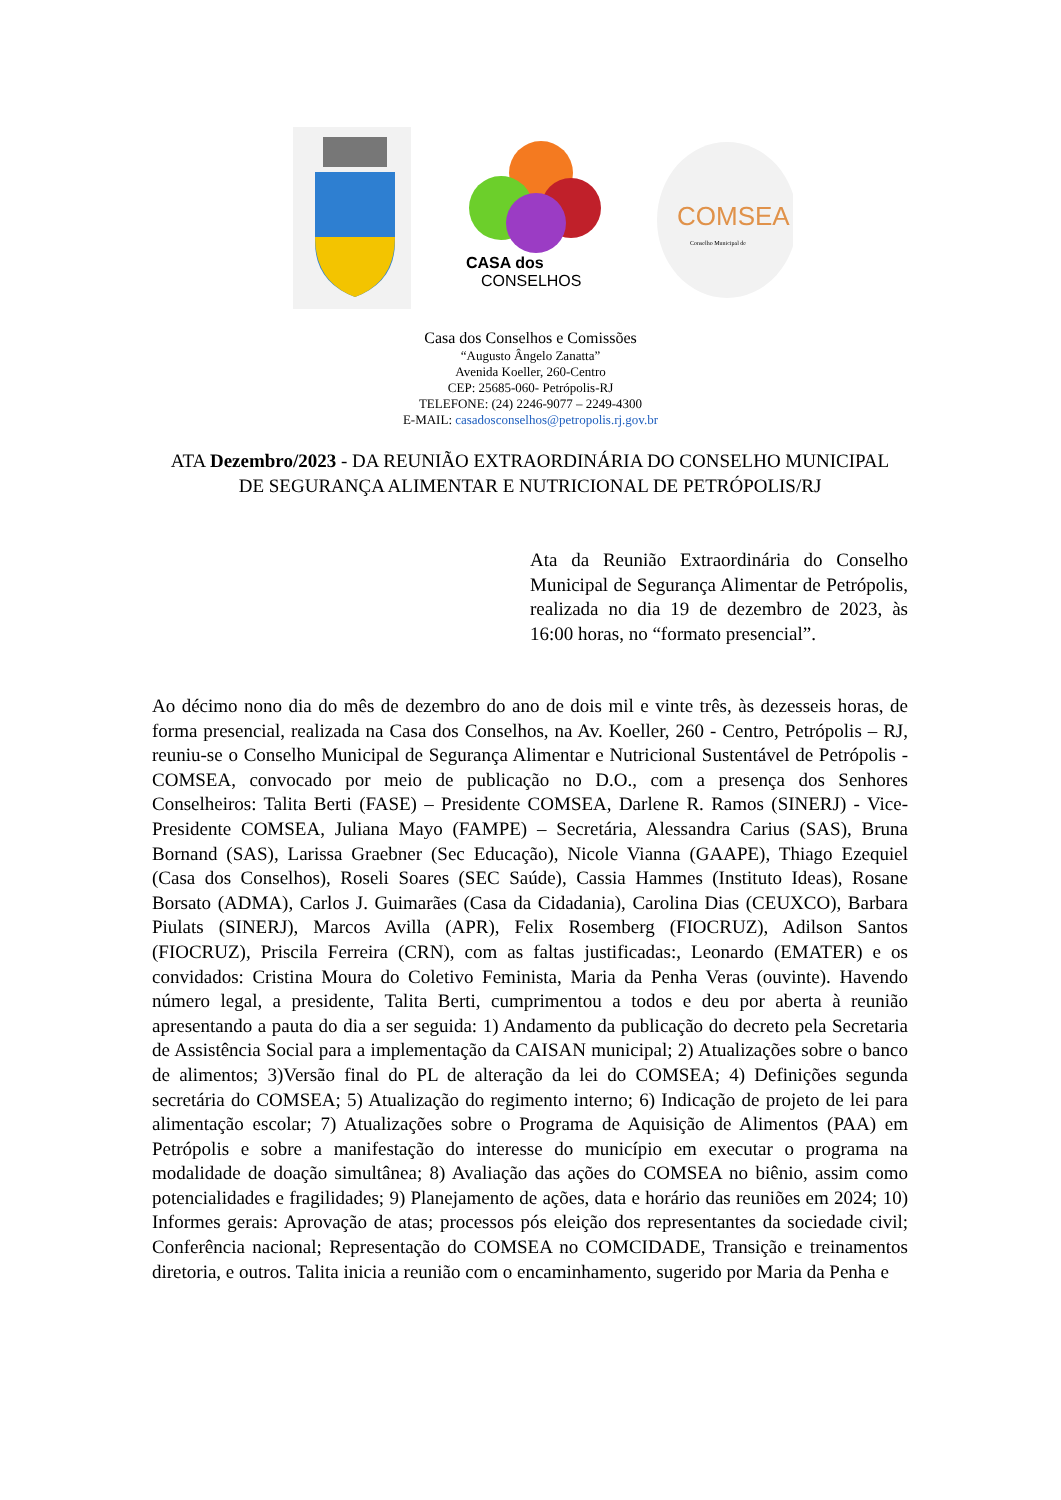CASA dos
CONSELHOS
COMSEA
Conselho Municipal de
Casa dos Conselhos e Comissões
“Augusto Ângelo Zanatta”
Avenida Koeller, 260-Centro
CEP: 25685-060- Petrópolis-RJ
TELEFONE: (24) 2246-9077 – 2249-4300
E-MAIL: casadosconselhos@petropolis.rj.gov.br
ATA Dezembro/2023 - DA REUNIÃO EXTRAORDINÁRIA DO CONSELHO MUNICIPAL DE SEGURANÇA ALIMENTAR E NUTRICIONAL DE PETRÓPOLIS/RJ
Ata da Reunião Extraordinária do Conselho Municipal de Segurança Alimentar de Petrópolis, realizada no dia 19 de dezembro de 2023, às 16:00 horas, no “formato presencial”.
Ao décimo nono dia do mês de dezembro do ano de dois mil e vinte três, às dezesseis horas, de forma presencial, realizada na Casa dos Conselhos, na Av. Koeller, 260 - Centro, Petrópolis – RJ, reuniu-se o Conselho Municipal de Segurança Alimentar e Nutricional Sustentável de Petrópolis - COMSEA, convocado por meio de publicação no D.O., com a presença dos Senhores Conselheiros: Talita Berti (FASE) – Presidente COMSEA, Darlene R. Ramos (SINERJ) - Vice-Presidente COMSEA, Juliana Mayo (FAMPE) – Secretária, Alessandra Carius (SAS), Bruna Bornand (SAS), Larissa Graebner (Sec Educação), Nicole Vianna (GAAPE), Thiago Ezequiel (Casa dos Conselhos), Roseli Soares (SEC Saúde), Cassia Hammes (Instituto Ideas), Rosane Borsato (ADMA), Carlos J. Guimarães (Casa da Cidadania), Carolina Dias (CEUXCO), Barbara Piulats (SINERJ), Marcos Avilla (APR), Felix Rosemberg (FIOCRUZ), Adilson Santos (FIOCRUZ), Priscila Ferreira (CRN), com as faltas justificadas:, Leonardo (EMATER) e os convidados: Cristina Moura do Coletivo Feminista, Maria da Penha Veras (ouvinte). Havendo número legal, a presidente, Talita Berti, cumprimentou a todos e deu por aberta à reunião apresentando a pauta do dia a ser seguida: 1) Andamento da publicação do decreto pela Secretaria de Assistência Social para a implementação da CAISAN municipal; 2) Atualizações sobre o banco de alimentos; 3)Versão final do PL de alteração da lei do COMSEA; 4) Definições segunda secretária do COMSEA; 5) Atualização do regimento interno; 6) Indicação de projeto de lei para alimentação escolar; 7) Atualizações sobre o Programa de Aquisição de Alimentos (PAA) em Petrópolis e sobre a manifestação do interesse do município em executar o programa na modalidade de doação simultânea; 8) Avaliação das ações do COMSEA no biênio, assim como potencialidades e fragilidades; 9) Planejamento de ações, data e horário das reuniões em 2024; 10) Informes gerais: Aprovação de atas; processos pós eleição dos representantes da sociedade civil; Conferência nacional; Representação do COMSEA no COMCIDADE, Transição e treinamentos diretoria, e outros. Talita inicia a reunião com o encaminhamento, sugerido por Maria da Penha e